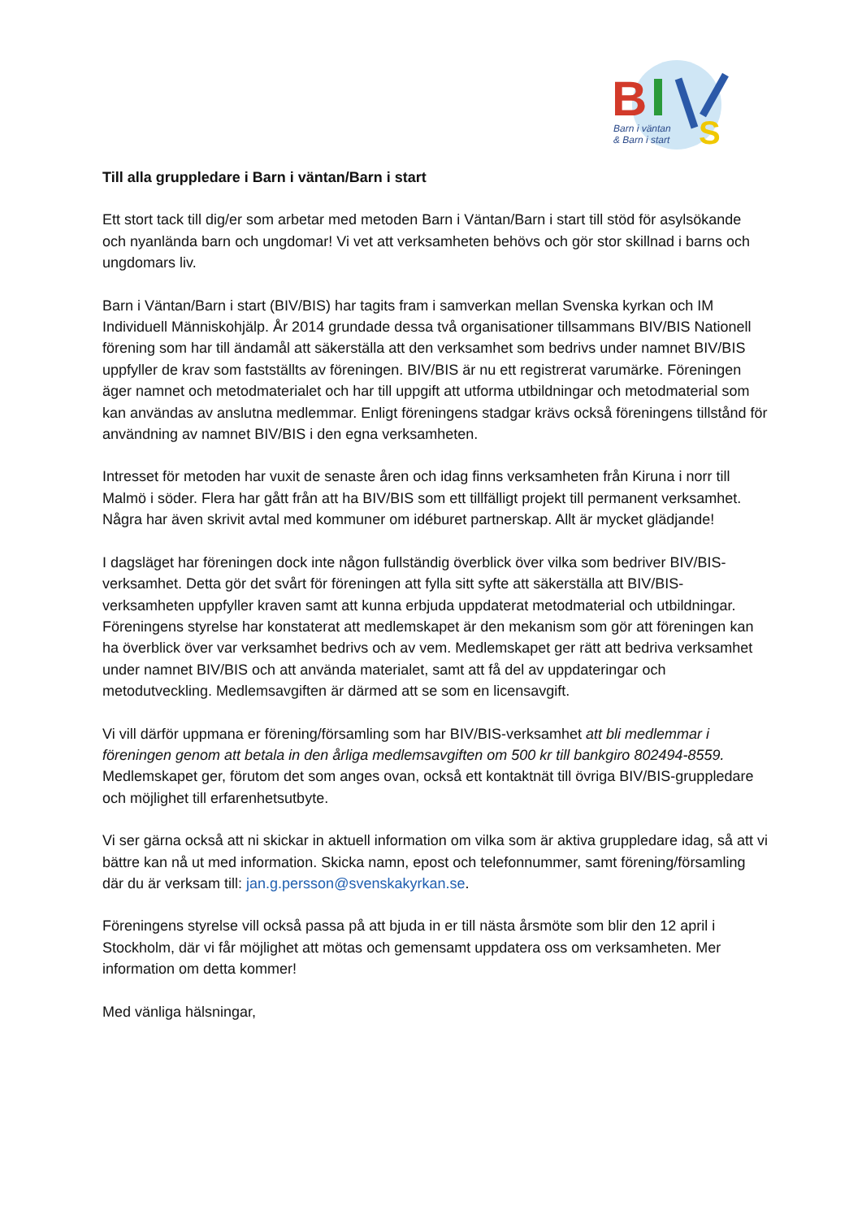B
S
Barn i väntan
& Barn i start
Till alla gruppledare i Barn i väntan/Barn i start
Ett stort tack till dig/er som arbetar med metoden Barn i Väntan/Barn i start till stöd för asylsökande och nyanlända barn och ungdomar! Vi vet att verksamheten behövs och gör stor skillnad i barns och ungdomars liv.
Barn i Väntan/Barn i start (BIV/BIS) har tagits fram i samverkan mellan Svenska kyrkan och IM Individuell Människohjälp. År 2014 grundade dessa två organisationer tillsammans BIV/BIS Nationell förening som har till ändamål att säkerställa att den verksamhet som bedrivs under namnet BIV/BIS uppfyller de krav som fastställts av föreningen. BIV/BIS är nu ett registrerat varumärke. Föreningen äger namnet och metodmaterialet och har till uppgift att utforma utbildningar och metodmaterial som kan användas av anslutna medlemmar. Enligt föreningens stadgar krävs också föreningens tillstånd för användning av namnet BIV/BIS i den egna verksamheten.
Intresset för metoden har vuxit de senaste åren och idag finns verksamheten från Kiruna i norr till Malmö i söder. Flera har gått från att ha BIV/BIS som ett tillfälligt projekt till permanent verksamhet. Några har även skrivit avtal med kommuner om idéburet partnerskap. Allt är mycket glädjande!
I dagsläget har föreningen dock inte någon fullständig överblick över vilka som bedriver BIV/BIS-verksamhet. Detta gör det svårt för föreningen att fylla sitt syfte att säkerställa att BIV/BIS-verksamheten uppfyller kraven samt att kunna erbjuda uppdaterat metodmaterial och utbildningar. Föreningens styrelse har konstaterat att medlemskapet är den mekanism som gör att föreningen kan ha överblick över var verksamhet bedrivs och av vem. Medlemskapet ger rätt att bedriva verksamhet under namnet BIV/BIS och att använda materialet, samt att få del av uppdateringar och metodutveckling. Medlemsavgiften är därmed att se som en licensavgift.
Vi vill därför uppmana er förening/församling som har BIV/BIS-verksamhet att bli medlemmar i föreningen genom att betala in den årliga medlemsavgiften om 500 kr till bankgiro 802494-8559. Medlemskapet ger, förutom det som anges ovan, också ett kontaktnät till övriga BIV/BIS-gruppledare och möjlighet till erfarenhetsutbyte.
Vi ser gärna också att ni skickar in aktuell information om vilka som är aktiva gruppledare idag, så att vi bättre kan nå ut med information. Skicka namn, epost och telefonnummer, samt förening/församling där du är verksam till: jan.g.persson@svenskakyrkan.se.
Föreningens styrelse vill också passa på att bjuda in er till nästa årsmöte som blir den 12 april i Stockholm, där vi får möjlighet att mötas och gemensamt uppdatera oss om verksamheten. Mer information om detta kommer!
Med vänliga hälsningar,